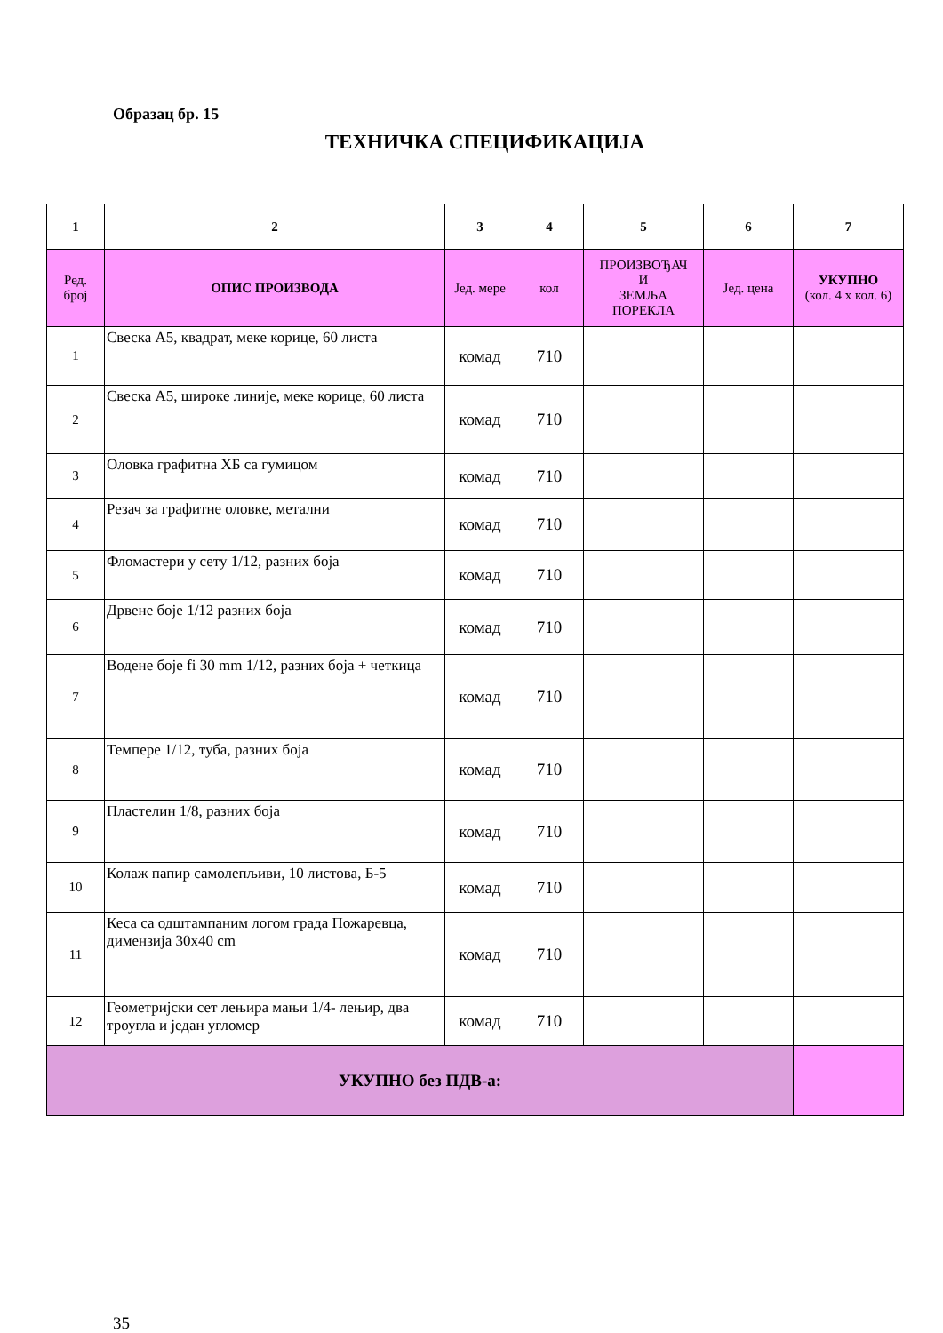Образац бр. 15
ТЕХНИЧКА СПЕЦИФИКАЦИЈА
| 1 | 2 | 3 | 4 | 5 | 6 | 7 |
| --- | --- | --- | --- | --- | --- | --- |
| Ред. број | ОПИС ПРОИЗВОДА | Јед. мере | кол | ПРОИЗВОЂАЧ И ЗЕМЉА ПОРЕКЛА | Јед. цена | УКУПНО (кол. 4 x кол. 6) |
| 1 | Свеска А5, квадрат, меке корице, 60 листа | комад | 710 | | | |
| 2 | Свеска А5, широке линије, меке корице, 60 листа | комад | 710 | | | |
| 3 | Оловка графитна ХБ са гумицом | комад | 710 | | | |
| 4 | Резач за графитне оловке, метални | комад | 710 | | | |
| 5 | Фломастери у сету 1/12, разних боја | комад | 710 | | | |
| 6 | Дрвене боје 1/12 разних боја | комад | 710 | | | |
| 7 | Водене боје fi 30 mm 1/12, разних боја + четкица | комад | 710 | | | |
| 8 | Темпере 1/12, туба, разних боја | комад | 710 | | | |
| 9 | Пластелин 1/8, разних боја | комад | 710 | | | |
| 10 | Колаж папир самолепљиви, 10 листова, Б-5 | комад | 710 | | | |
| 11 | Кеса са одштампаним логом града Пожаревца, димензија 30x40 cm | комад | 710 | | | |
| 12 | Геометријски сет лењира мањи 1/4- лењир, два троугла и један угломер | комад | 710 | | | |
| УКУПНО без ПДВ-а: | | | | | | |
35